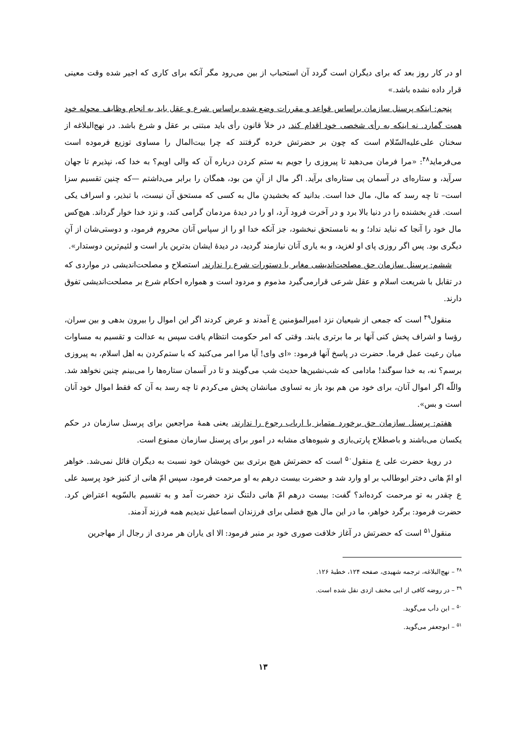او در کار روز بعد که برای دیگران است گردد آن استحباب از بین می‌رود مگر آنکه برای کاری که اجیر شده وقت معینی قرار داده نشده باشد.»
پنجم: اینکه پرسنل سازمان براساس قواعد و مقررات وضع شده براساس شرع و عقل باید به انجام وظایف محوله خود همت گمارد. نه اینکه به رأی شخصی خود اقدام کند. در خلأ قانون رأی باید مبتنی بر عقل و شرع باشد. در نهج‌البلاغه از سخنان علی‌علیه‌السّلام است که چون بر حضرتش خرده گرفتند که چرا بیت‌المال را مساوی توزیع فرموده است می‌فرماید<sup>۴۸</sup>: «مرا فرمان می‌دهید تا پیروزی را جویم به ستم کردن درباره آن که والی اویم؟ به خدا که، نپذیرم تا جهان سرآید، و ستاره‌ای در آسمان پی ستاره‌ای برآید. اگر مال از آنِ من بود، همگان را برابر می‌داشتم —که چنین تقسیم سزا است– تا چه رسد که مال، مال خدا است. بدانید که بخشیدنِ مال به کسی که مستحق آن نیست، با تبذیر، و اسراف یکی است. قدرِ بخشنده را در دنیا بالا برد و در آخرت فرود آرد، او را در دیدهٔ مردمان گرامی کند، و نزد خدا خوار گرداند. هیچ‌کس مال خود را آنجا که نباید نداد؛ و به نامستحق نبخشود، جز آنکه خدا او را از سپاس آنان محروم فرمود، و دوستی‌شان از آنِ دیگری بود. پس اگر روزی پای او لغزید، و به یاری آنان نیازمند گردید، در دیدهٔ ایشان بدترین یار است و لئیم‌ترین دوستدار».
ششم: پرسنل سازمان حق مصلحت‌اندیشی مغایر با دستورات شرع را ندارند. استصلاح و مصلحت‌اندیشی در مواردی که در تقابل با شریعت اسلام و عقل شرعی قرارمی‌گیرد مذموم و مردود است و همواره احکام شرع بر مصلحت‌اندیشی تفوق دارند.
منقول<sup>۴۹</sup> است که جمعی از شیعیان نزد امیرالمؤمنین ع آمدند و عرض کردند اگر این اموال را بیرون بدهی و بین سران، رؤسا و اشراف پخش کنی آنها بر ما برتری یابند. وقتی که امر حکومت انتظام یافت سپس به عدالت و تقسیم به مساوات میان رعیت عمل فرما. حضرت در پاسخ آنها فرمود: «ای وای! آیا مرا امر می‌کنید که با ستم‌کردن به اهل اسلام، به پیروزی برسم؟ نه، به خدا سوگند! مادامی که شب‌نشین‌ها حدیث شب می‌گویند و تا در آسمان ستاره‌ها را می‌بینم چنین نخواهد شد. واللّه اگر اموال آنان، برای خود من هم بود باز به تساوی میانشان پخش می‌کردم تا چه رسد به آن که فقط اموال خود آنان است و بس».
هفتم: پرسنل سازمان حق برخورد متمایز با ارباب رجوع را ندارند. یعنی همهٔ مراجعین برای پرسنل سازمان در حکم یکسان می‌باشند و باصطلاح پارتی‌بازی و شیوه‌های مشابه در امور برای پرسنل سازمان ممنوع است.
در رویهٔ حضرت علی ع منقول<sup>۵۰</sup> است که حضرتش هیچ برتری بین خویشان خود نسبت به دیگران قائل نمی‌شد. خواهر او امّ هانی دختر ابوطالب بر او وارد شد و حضرت بیست درهم به او مرحمت فرمود، سپس امّ هانی از کنیز خود پرسید علی ع چقدر به تو مرحمت کرده‌اند؟ گفت: بیست درهم امّ هانی دلتنگ نزد حضرت آمد و به تقسیم بالسّویه اعتراض کرد. حضرت فرمود: برگرد خواهر، ما در این مال هیچ فضلی برای فرزندان اسماعیل ندیدیم همه فرزند آدمند.
منقول<sup>۵۱</sup> است که حضرتش در آغاز خلافت صوری خود بر منبر فرمود: الا ای یاران هر مردی از رجال از مهاجرین
<sup>۴۸</sup> – نهج‌البلاغه، ترجمه شهیدی، صفحه ۱۲۴، خطبهٔ ۱۲۶.
<sup>۴۹</sup> – در روضه کافی از ابی مخنف ازدی نقل شده است.
<sup>۵۰</sup> – ابن دأب می‌گوید.
<sup>۵۱</sup> – ابوجعفر می‌گوید.
۱۳